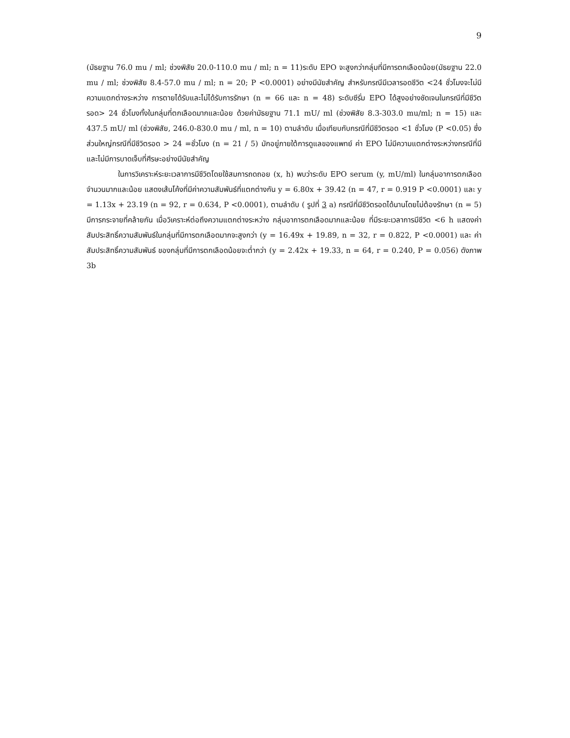9
(มัธยฐาน 76.0 mu / ml; ช่วงพิสัย 20.0-110.0 mu / ml; n = 11)ระดับ EPO จะสูงกว่ากลุ่มที่มีการตกเลือดน้อย(มัธยฐาน 22.0 mu / ml; ช่วงพิสัย 8.4-57.0 mu / ml; n = 20; P <0.0001) อย่างมีนัยสำคัญ สำหรับกรณีมีเวลารอดชีวิต <24 ชั่วโมงจะไม่มีความแตกต่างระหว่าง การตายได้รับและไม่ได้รับการรักษา (n = 66 และ n = 48) ระดับซีรั่ม EPO ได้สูงอย่างชัดเจนในกรณีที่มีชีวิตรอด> 24 ชั่วโมงทั้งในกลุ่มที่ตกเลือดมากและน้อย ด้วยค่ามัธยฐาน 71.1 mU/ ml (ช่วงพิสัย 8.3-303.0 mu/ml; n = 15) และ 437.5 mU/ ml (ช่วงพิสัย, 246.0-830.0 mu / ml, n = 10) ตามลำดับ เมื่อเทียบกับกรณีที่มีชีวิตรอด <1 ชั่วโมง (P <0.05) ซึ่งส่วนใหญ่กรณีที่มีชีวิตรอด > 24 =ชั่วโมง (n = 21 / 5) มักอยู่ภายใต้การดูแลของแพทย์ ค่า EPO ไม่มีความแตกต่างระหว่างกรณีที่มีและไม่มีการบาดเจ็บที่ศีรษะอย่างมีนัยสำคัญ
ในการวิเคราะห์ระยะเวลาการมีชีวิตโดยใช้สมการถดถอย (x, h) พบว่าระดับ EPO serum (y, mU/ml) ในกลุ่มอาการตกเลือดจำนวนมากและน้อย แสดงเส้นโค้งที่มีค่าความสัมพันธ์ที่แตกต่างกัน y = 6.80x + 39.42 (n = 47, r = 0.919 P <0.0001) และ y = 1.13x + 23.19 (n = 92, r = 0.634, P <0.0001), ตามลำดับ ( รูปที่ 3 a) กรณีที่มีชีวิตรอดได้นานโดยไม่ต้องรักษา (n = 5) มีการกระจายที่คล้ายกัน เมื่อวิเคราะห์ต่อถึงความแตกต่างระหว่าง กลุ่มอาการตกเลือดมากและน้อย ที่มีระยะเวลาการมีชีวิต <6 h แสดงค่าสัมประสิทธิ์ความสัมพันธ์ในกลุ่มที่มีการตกเลือดมากจะสูงกว่า (y = 16.49x + 19.89, n = 32, r = 0.822, P <0.0001) และ ค่าสัมประสิทธิ์ความสัมพันธ์ ของกลุ่มที่มีการตกเลือดน้อยจะต่ำกว่า (y = 2.42x + 19.33, n = 64, r = 0.240, P = 0.056) ดังภาพ 3b